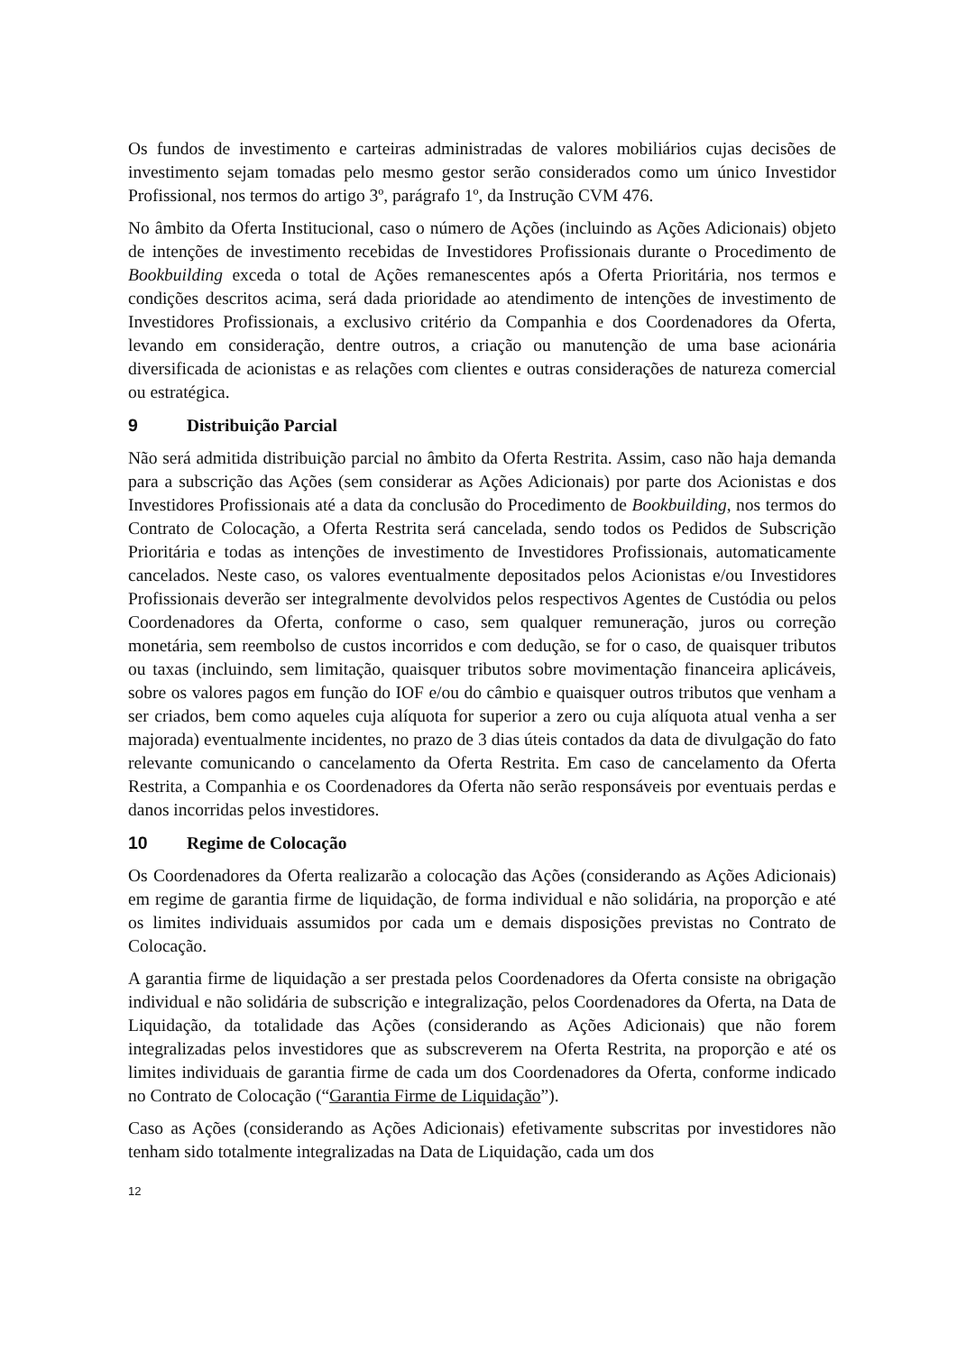Os fundos de investimento e carteiras administradas de valores mobiliários cujas decisões de investimento sejam tomadas pelo mesmo gestor serão considerados como um único Investidor Profissional, nos termos do artigo 3º, parágrafo 1º, da Instrução CVM 476.
No âmbito da Oferta Institucional, caso o número de Ações (incluindo as Ações Adicionais) objeto de intenções de investimento recebidas de Investidores Profissionais durante o Procedimento de Bookbuilding exceda o total de Ações remanescentes após a Oferta Prioritária, nos termos e condições descritos acima, será dada prioridade ao atendimento de intenções de investimento de Investidores Profissionais, a exclusivo critério da Companhia e dos Coordenadores da Oferta, levando em consideração, dentre outros, a criação ou manutenção de uma base acionária diversificada de acionistas e as relações com clientes e outras considerações de natureza comercial ou estratégica.
9 Distribuição Parcial
Não será admitida distribuição parcial no âmbito da Oferta Restrita. Assim, caso não haja demanda para a subscrição das Ações (sem considerar as Ações Adicionais) por parte dos Acionistas e dos Investidores Profissionais até a data da conclusão do Procedimento de Bookbuilding, nos termos do Contrato de Colocação, a Oferta Restrita será cancelada, sendo todos os Pedidos de Subscrição Prioritária e todas as intenções de investimento de Investidores Profissionais, automaticamente cancelados. Neste caso, os valores eventualmente depositados pelos Acionistas e/ou Investidores Profissionais deverão ser integralmente devolvidos pelos respectivos Agentes de Custódia ou pelos Coordenadores da Oferta, conforme o caso, sem qualquer remuneração, juros ou correção monetária, sem reembolso de custos incorridos e com dedução, se for o caso, de quaisquer tributos ou taxas (incluindo, sem limitação, quaisquer tributos sobre movimentação financeira aplicáveis, sobre os valores pagos em função do IOF e/ou do câmbio e quaisquer outros tributos que venham a ser criados, bem como aqueles cuja alíquota for superior a zero ou cuja alíquota atual venha a ser majorada) eventualmente incidentes, no prazo de 3 dias úteis contados da data de divulgação do fato relevante comunicando o cancelamento da Oferta Restrita. Em caso de cancelamento da Oferta Restrita, a Companhia e os Coordenadores da Oferta não serão responsáveis por eventuais perdas e danos incorridas pelos investidores.
10 Regime de Colocação
Os Coordenadores da Oferta realizarão a colocação das Ações (considerando as Ações Adicionais) em regime de garantia firme de liquidação, de forma individual e não solidária, na proporção e até os limites individuais assumidos por cada um e demais disposições previstas no Contrato de Colocação.
A garantia firme de liquidação a ser prestada pelos Coordenadores da Oferta consiste na obrigação individual e não solidária de subscrição e integralização, pelos Coordenadores da Oferta, na Data de Liquidação, da totalidade das Ações (considerando as Ações Adicionais) que não forem integralizadas pelos investidores que as subscreverem na Oferta Restrita, na proporção e até os limites individuais de garantia firme de cada um dos Coordenadores da Oferta, conforme indicado no Contrato de Colocação (“Garantia Firme de Liquidação”).
Caso as Ações (considerando as Ações Adicionais) efetivamente subscritas por investidores não tenham sido totalmente integralizadas na Data de Liquidação, cada um dos
12